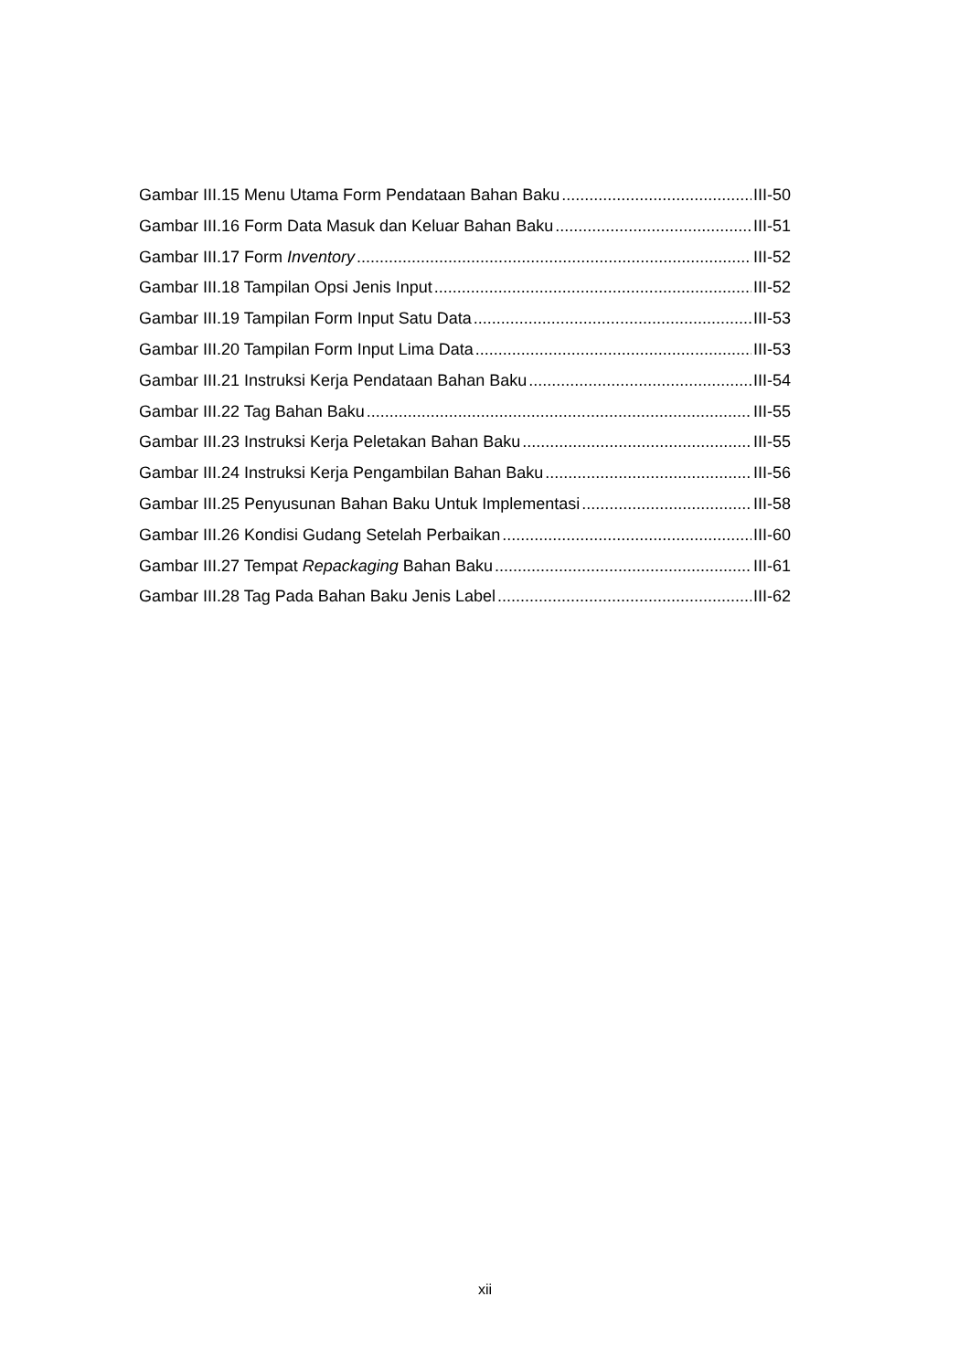Gambar III.15 Menu Utama Form Pendataan Bahan Baku III-50
Gambar III.16 Form Data Masuk dan Keluar Bahan Baku III-51
Gambar III.17 Form Inventory III-52
Gambar III.18 Tampilan Opsi Jenis Input III-52
Gambar III.19 Tampilan Form Input Satu Data III-53
Gambar III.20 Tampilan Form Input Lima Data III-53
Gambar III.21 Instruksi Kerja Pendataan Bahan Baku III-54
Gambar III.22 Tag Bahan Baku III-55
Gambar III.23 Instruksi Kerja Peletakan Bahan Baku III-55
Gambar III.24 Instruksi Kerja Pengambilan Bahan Baku III-56
Gambar III.25 Penyusunan Bahan Baku Untuk Implementasi III-58
Gambar III.26 Kondisi Gudang Setelah Perbaikan III-60
Gambar III.27 Tempat Repackaging Bahan Baku III-61
Gambar III.28 Tag Pada Bahan Baku Jenis Label III-62
xii